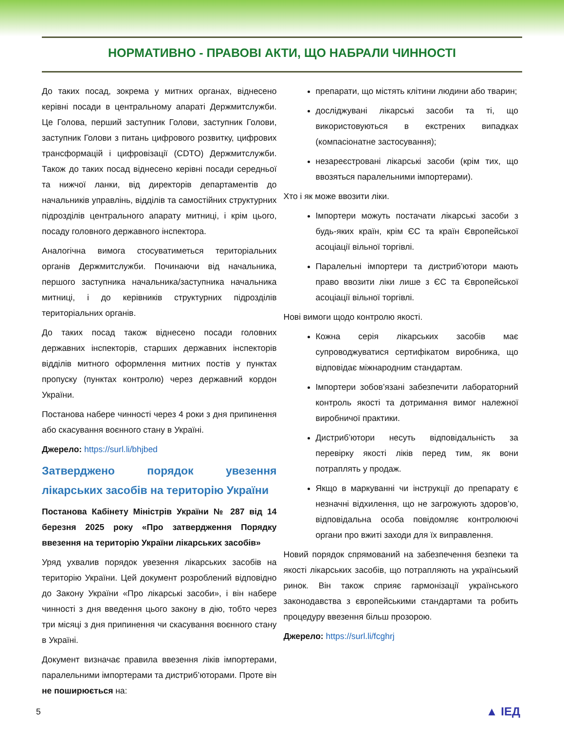НОРМАТИВНО - ПРАВОВІ АКТИ, ЩО НАБРАЛИ ЧИННОСТІ
До таких посад, зокрема у митних органах, віднесено керівні посади в центральному апараті Держмитслужби. Це Голова, перший заступник Голови, заступник Голови, заступник Голови з питань цифрового розвитку, цифрових трансформацій і цифровізації (CDTO) Держмитслужби. Також до таких посад віднесено керівні посади середньої та нижчої ланки, від директорів департаментів до начальників управлінь, відділів та самостійних структурних підрозділів центрального апарату митниці, і крім цього, посаду головного державного інспектора.
Аналогічна вимога стосуватиметься територіальних органів Держмитслужби. Починаючи від начальника, першого заступника начальника/заступника начальника митниці, і до керівників структурних підрозділів територіальних органів.
До таких посад також віднесено посади головних державних інспекторів, старших державних інспекторів відділів митного оформлення митних постів у пунктах пропуску (пунктах контролю) через державний кордон України.
Постанова набере чинності через 4 роки з дня припинення або скасування воєнного стану в Україні.
Джерело: https://surl.li/bhjbed
Затверджено порядок увезення лікарських засобів на територію України
Постанова Кабінету Міністрів України № 287 від 14 березня 2025 року «Про затвердження Порядку ввезення на територію України лікарських засобів»
Уряд ухвалив порядок увезення лікарських засобів на територію України. Цей документ розроблений відповідно до Закону України «Про лікарські засоби», і він набере чинності з дня введення цього закону в дію, тобто через три місяці з дня припинення чи скасування воєнного стану в Україні.
Документ визначає правила ввезення ліків імпортерами, паралельними імпортерами та дистриб’юторами. Проте він не поширюється на:
препарати, що містять клітини людини або тварин;
досліджувані лікарські засоби та ті, що використовуються в екстрених випадках (компасіонатне застосування);
незареєстровані лікарські засоби (крім тих, що ввозяться паралельними імпортерами).
Хто і як може ввозити ліки.
Імпортери можуть постачати лікарські засоби з будь-яких країн, крім ЄС та країн Європейської асоціації вільної торгівлі.
Паралельні імпортери та дистриб’ютори мають право ввозити ліки лише з ЄС та Європейської асоціації вільної торгівлі.
Нові вимоги щодо контролю якості.
Кожна серія лікарських засобів має супроводжуватися сертифікатом виробника, що відповідає міжнародним стандартам.
Імпортери зобов’язані забезпечити лабораторний контроль якості та дотримання вимог належної виробничої практики.
Дистриб’ютори несуть відповідальність за перевірку якості ліків перед тим, як вони потраплять у продаж.
Якщо в маркуванні чи інструкції до препарату є незначні відхилення, що не загрожують здоров’ю, відповідальна особа повідомляє контролюючі органи про вжиті заходи для їх виправлення.
Новий порядок спрямований на забезпечення безпеки та якості лікарських засобів, що потрапляють на український ринок. Він також сприяє гармонізації українського законодавства з європейськими стандартами та робить процедуру ввезення більш прозорою.
Джерело: https://surl.li/fcghrj
5 ▲ ІЕД